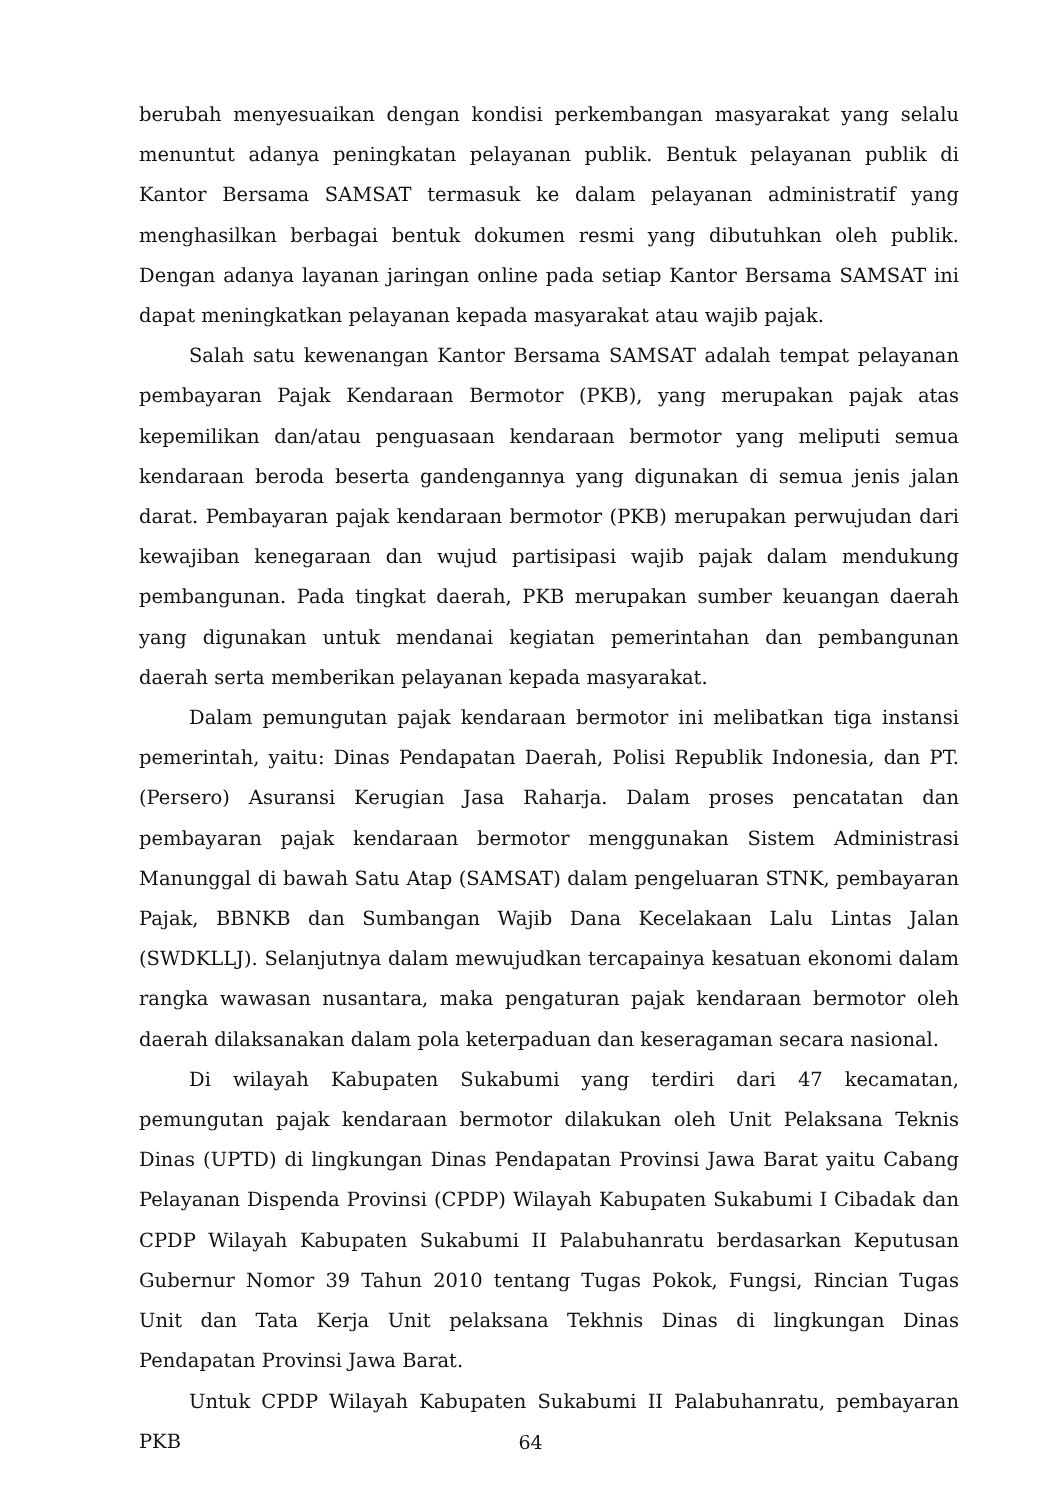berubah menyesuaikan dengan kondisi perkembangan masyarakat yang selalu menuntut adanya peningkatan pelayanan publik. Bentuk pelayanan publik di Kantor Bersama SAMSAT termasuk ke dalam pelayanan administratif yang menghasilkan berbagai bentuk dokumen resmi yang dibutuhkan oleh publik. Dengan adanya layanan jaringan online pada setiap Kantor Bersama SAMSAT ini dapat meningkatkan pelayanan kepada masyarakat atau wajib pajak.
Salah satu kewenangan Kantor Bersama SAMSAT adalah tempat pelayanan pembayaran Pajak Kendaraan Bermotor (PKB), yang merupakan pajak atas kepemilikan dan/atau penguasaan kendaraan bermotor yang meliputi semua kendaraan beroda beserta gandengannya yang digunakan di semua jenis jalan darat. Pembayaran pajak kendaraan bermotor (PKB) merupakan perwujudan dari kewajiban kenegaraan dan wujud partisipasi wajib pajak dalam mendukung pembangunan. Pada tingkat daerah, PKB merupakan sumber keuangan daerah yang digunakan untuk mendanai kegiatan pemerintahan dan pembangunan daerah serta memberikan pelayanan kepada masyarakat.
Dalam pemungutan pajak kendaraan bermotor ini melibatkan tiga instansi pemerintah, yaitu: Dinas Pendapatan Daerah, Polisi Republik Indonesia, dan PT. (Persero) Asuransi Kerugian Jasa Raharja. Dalam proses pencatatan dan pembayaran pajak kendaraan bermotor menggunakan Sistem Administrasi Manunggal di bawah Satu Atap (SAMSAT) dalam pengeluaran STNK, pembayaran Pajak, BBNKB dan Sumbangan Wajib Dana Kecelakaan Lalu Lintas Jalan (SWDKLLJ). Selanjutnya dalam mewujudkan tercapainya kesatuan ekonomi dalam rangka wawasan nusantara, maka pengaturan pajak kendaraan bermotor oleh daerah dilaksanakan dalam pola keterpaduan dan keseragaman secara nasional.
Di wilayah Kabupaten Sukabumi yang terdiri dari 47 kecamatan, pemungutan pajak kendaraan bermotor dilakukan oleh Unit Pelaksana Teknis Dinas (UPTD) di lingkungan Dinas Pendapatan Provinsi Jawa Barat yaitu Cabang Pelayanan Dispenda Provinsi (CPDP) Wilayah Kabupaten Sukabumi I Cibadak dan CPDP Wilayah Kabupaten Sukabumi II Palabuhanratu berdasarkan Keputusan Gubernur Nomor 39 Tahun 2010 tentang Tugas Pokok, Fungsi, Rincian Tugas Unit dan Tata Kerja Unit pelaksana Tekhnis Dinas di lingkungan Dinas Pendapatan Provinsi Jawa Barat.
Untuk CPDP Wilayah Kabupaten Sukabumi II Palabuhanratu, pembayaran PKB
64